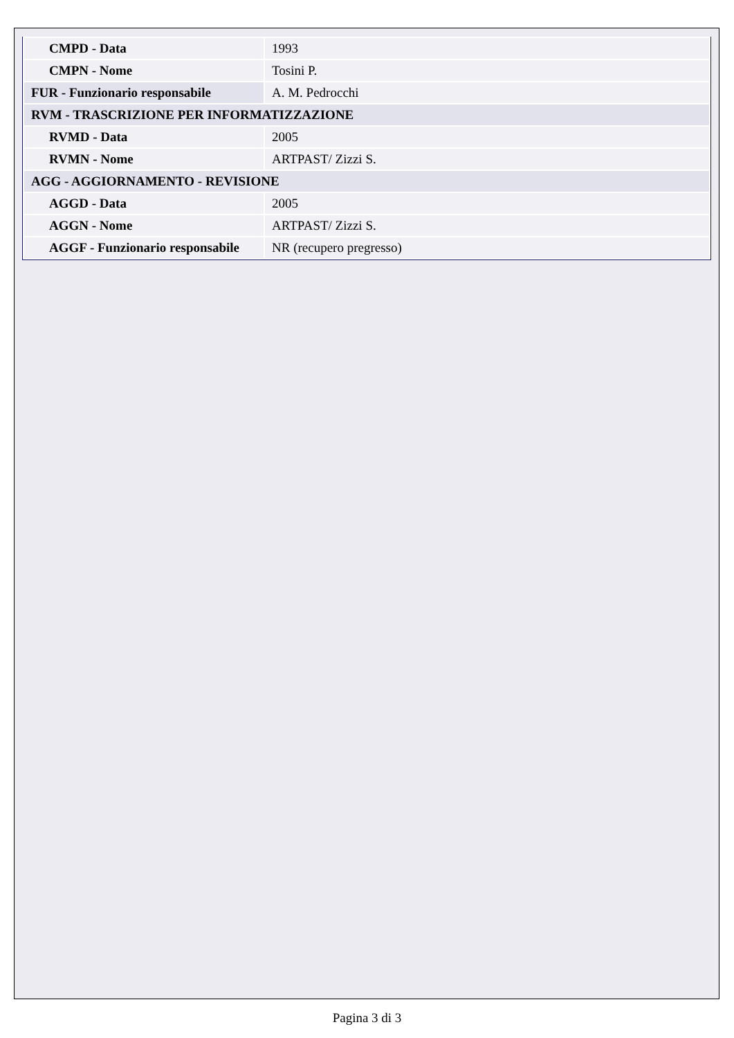| CMPD - Data | 1993 |
| CMPN - Nome | Tosini P. |
| FUR - Funzionario responsabile | A. M. Pedrocchi |
| RVM - TRASCRIZIONE PER INFORMATIZZAZIONE | |
| RVMD - Data | 2005 |
| RVMN - Nome | ARTPAST/ Zizzi S. |
| AGG - AGGIORNAMENTO - REVISIONE | |
| AGGD - Data | 2005 |
| AGGN - Nome | ARTPAST/ Zizzi S. |
| AGGF - Funzionario responsabile | NR (recupero pregresso) |
Pagina 3 di 3